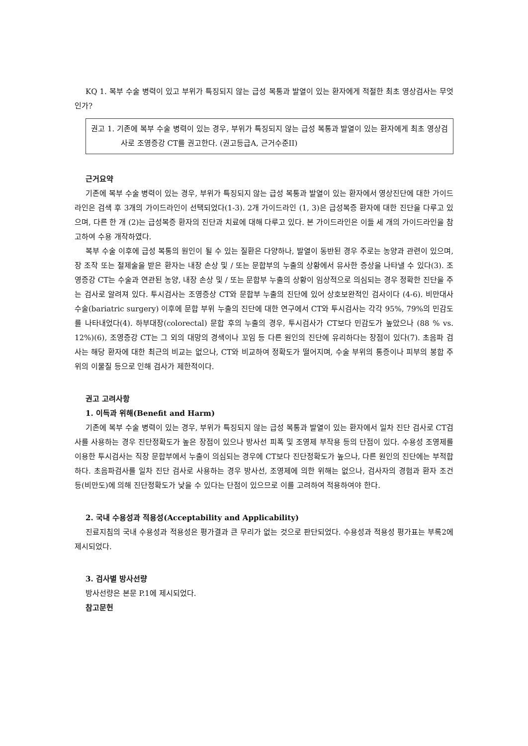KQ 1. 복부 수술 병력이 있고 부위가 특징되지 않는 급성 복통과 발열이 있는 환자에게 적절한 최초 영상검사는 무엇인가?
권고 1. 기존에 복부 수술 병력이 있는 경우, 부위가 특징되지 않는 급성 복통과 발열이 있는 환자에게 최초 영상검사로 조영증강 CT를 권고한다. (권고등급A, 근거수준II)
근거요약
기존에 복부 수술 병력이 있는 경우, 부위가 특징되지 않는 급성 복통과 발열이 있는 환자에서 영상진단에 대한 가이드라인은 검색 후 3개의 가이드라인이 선택되었다(1-3). 2개 가이드라인 (1, 3)은 급성복증 환자에 대한 진단을 다루고 있으며, 다른 한 개 (2)는 급성복증 환자의 진단과 치료에 대해 다루고 있다. 본 가이드라인은 이들 세 개의 가이드라인을 참고하여 수용 개작하였다.
복부 수술 이후에 급성 복통의 원인이 될 수 있는 질환은 다양하나, 발열이 동반된 경우 주로는 농양과 관련이 있으며, 장 조작 또는 절제술을 받은 환자는 내장 손상 및 / 또는 문합부의 누출의 상황에서 유사한 증상을 나타낼 수 있다(3). 조영증강 CT는 수술과 연관된 농양, 내장 손상 및 / 또는 문합부 누출의 상황이 임상적으로 의심되는 경우 정확한 진단을 주는 검사로 알려져 있다. 투시검사는 조영증상 CT와 문합부 누출의 진단에 있어 상호보완적인 검사이다 (4-6). 비만대사 수술(bariatric surgery) 이후에 문합 부위 누출의 진단에 대한 연구에서 CT와 투시검사는 각각 95%, 79%의 민감도를 나타내었다(4). 하부대장(colorectal) 문합 후의 누출의 경우, 투시검사가 CT보다 민감도가 높았으나 (88 % vs. 12%)(6), 조영증강 CT는 그 외의 대망의 경색이나 꼬임 등 다른 원인의 진단에 유리하다는 장점이 있다(7). 초음파 검사는 해당 환자에 대한 최근의 비교는 없으나, CT와 비교하여 정확도가 떨어지며, 수술 부위의 통증이나 피부의 봉합 주위의 이물질 등으로 인해 검사가 제한적이다.
권고 고려사항
1. 이득과 위해(Benefit and Harm)
기존에 복부 수술 병력이 있는 경우, 부위가 특징되지 않는 급성 복통과 발열이 있는 환자에서 일차 진단 검사로 CT검사를 사용하는 경우 진단정확도가 높은 장점이 있으나 방사선 피폭 및 조영제 부작용 등의 단점이 있다. 수용성 조영제를 이용한 투시검사는 직장 문합부에서 누출이 의심되는 경우에 CT보다 진단정확도가 높으나, 다른 원인의 진단에는 부적합하다. 초음파검사를 일차 진단 검사로 사용하는 경우 방사선, 조영제에 의한 위해는 없으나, 검사자의 경험과 환자 조건 등(비만도)에 의해 진단정확도가 낮을 수 있다는 단점이 있으므로 이를 고려하여 적용하여야 한다.
2. 국내 수용성과 적용성(Acceptability and Applicability)
진료지침의 국내 수용성과 적용성은 평가결과 큰 무리가 없는 것으로 판단되었다. 수용성과 적용성 평가표는 부록2에 제시되었다.
3. 검사별 방사선량
방사선량은 본문 P.1에 제시되었다.
참고문헌